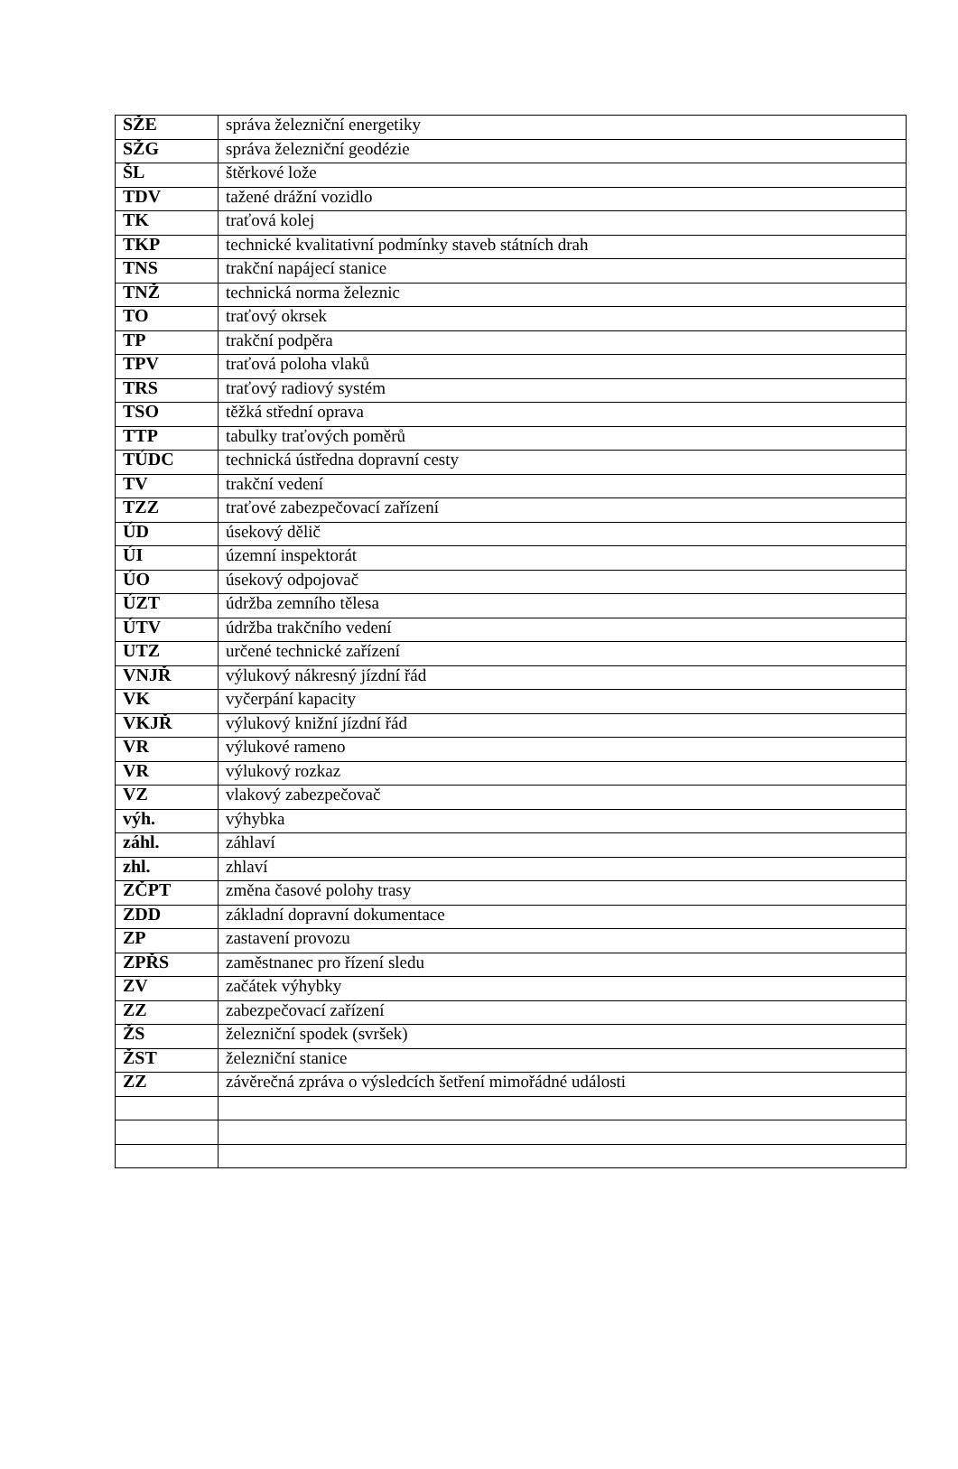| SŽE | správa železniční energetiky |
| SŽG | správa železniční geodézie |
| ŠL | štěrkové lože |
| TDV | tažené drážní vozidlo |
| TK | traťová kolej |
| TKP | technické kvalitativní podmínky staveb státních drah |
| TNS | trakční napájecí stanice |
| TNŽ | technická norma železnic |
| TO | traťový okrsek |
| TP | trakční podpěra |
| TPV | traťová poloha vlaků |
| TRS | traťový radiový systém |
| TSO | těžká střední oprava |
| TTP | tabulky traťových poměrů |
| TÚDC | technická ústředna dopravní cesty |
| TV | trakční vedení |
| TZZ | traťové zabezpečovací zařízení |
| ÚD | úsekový dělič |
| ÚI | územní inspektorát |
| ÚO | úsekový odpojovač |
| ÚZT | údržba zemního tělesa |
| ÚTV | údržba trakčního vedení |
| UTZ | určené technické zařízení |
| VNJŘ | výlukový nákresný jízdní řád |
| VK | vyčerpání kapacity |
| VKJŘ | výlukový knižní jízdní řád |
| VR | výlukové rameno |
| VR | výlukový rozkaz |
| VZ | vlakový zabezpečovač |
| výh. | výhybka |
| záhl. | záhlaví |
| zhl. | zhlaví |
| ZČPT | změna časové polohy trasy |
| ZDD | základní dopravní dokumentace |
| ZP | zastavení provozu |
| ZPŘS | zaměstnanec pro řízení sledu |
| ZV | začátek výhybky |
| ZZ | zabezpečovací zařízení |
| ŽS | železniční spodek (svršek) |
| ŽST | železniční stanice |
| ZZ | závěrečná zpráva o výsledcích šetření mimořádné události |